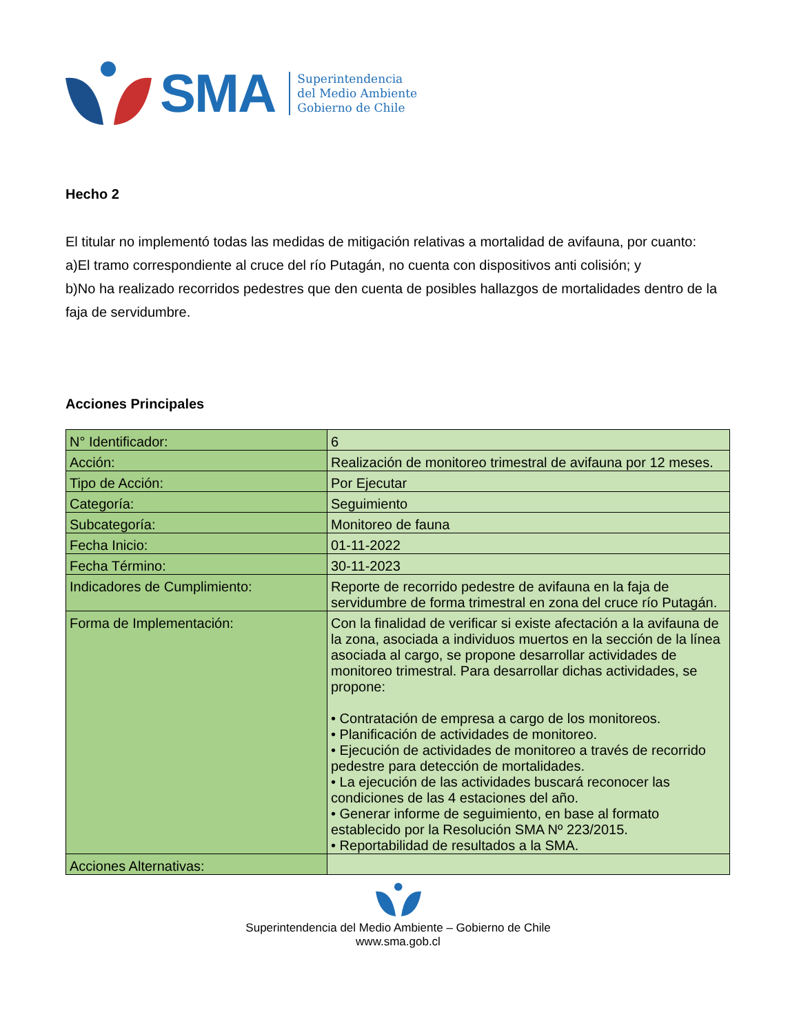SMA
Superintendencia
del Medio Ambiente
Gobierno de Chile
Hecho 2
El titular no implementó todas las medidas de mitigación relativas a mortalidad de avifauna, por cuanto:
a)El tramo correspondiente al cruce del río Putagán, no cuenta con dispositivos anti colisión; y
b)No ha realizado recorridos pedestres que den cuenta de posibles hallazgos de mortalidades dentro de la faja de servidumbre.
Acciones Principales
| N° Identificador: | 6 |
| Acción: | Realización de monitoreo trimestral de avifauna por 12 meses. |
| Tipo de Acción: | Por Ejecutar |
| Categoría: | Seguimiento |
| Subcategoría: | Monitoreo de fauna |
| Fecha Inicio: | 01-11-2022 |
| Fecha Término: | 30-11-2023 |
| Indicadores de Cumplimiento: | Reporte de recorrido pedestre de avifauna en la faja de servidumbre de forma trimestral en zona del cruce río Putagán. |
| Forma de Implementación: | Con la finalidad de verificar si existe afectación a la avifauna de la zona, asociada a individuos muertos en la sección de la línea asociada al cargo, se propone desarrollar actividades de monitoreo trimestral. Para desarrollar dichas actividades, se propone: • Contratación de empresa a cargo de los monitoreos. • Planificación de actividades de monitoreo. • Ejecución de actividades de monitoreo a través de recorrido pedestre para detección de mortalidades. • La ejecución de las actividades buscará reconocer las condiciones de las 4 estaciones del año. • Generar informe de seguimiento, en base al formato establecido por la Resolución SMA Nº 223/2015. • Reportabilidad de resultados a la SMA. |
| Acciones Alternativas: | |
Superintendencia del Medio Ambiente – Gobierno de Chile
www.sma.gob.cl